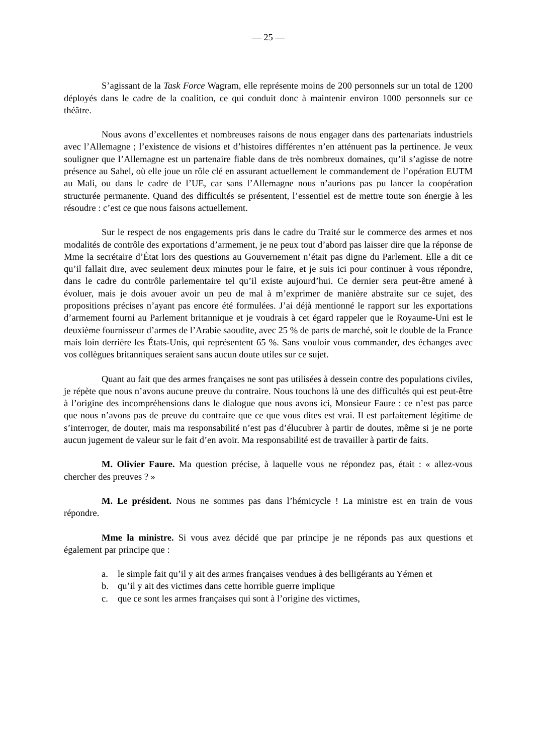— 25 —
S’agissant de la Task Force Wagram, elle représente moins de 200 personnels sur un total de 1200 déployés dans le cadre de la coalition, ce qui conduit donc à maintenir environ 1000 personnels sur ce théâtre.
Nous avons d’excellentes et nombreuses raisons de nous engager dans des partenariats industriels avec l’Allemagne ; l’existence de visions et d’histoires différentes n’en atténuent pas la pertinence. Je veux souligner que l’Allemagne est un partenaire fiable dans de très nombreux domaines, qu’il s’agisse de notre présence au Sahel, où elle joue un rôle clé en assurant actuellement le commandement de l’opération EUTM au Mali, ou dans le cadre de l’UE, car sans l’Allemagne nous n’aurions pas pu lancer la coopération structurée permanente. Quand des difficultés se présentent, l’essentiel est de mettre toute son énergie à les résoudre : c’est ce que nous faisons actuellement.
Sur le respect de nos engagements pris dans le cadre du Traité sur le commerce des armes et nos modalités de contrôle des exportations d’armement, je ne peux tout d’abord pas laisser dire que la réponse de Mme la secrétaire d’État lors des questions au Gouvernement n’était pas digne du Parlement. Elle a dit ce qu’il fallait dire, avec seulement deux minutes pour le faire, et je suis ici pour continuer à vous répondre, dans le cadre du contrôle parlementaire tel qu’il existe aujourd’hui. Ce dernier sera peut-être amené à évoluer, mais je dois avouer avoir un peu de mal à m’exprimer de manière abstraite sur ce sujet, des propositions précises n’ayant pas encore été formulées. J’ai déjà mentionné le rapport sur les exportations d’armement fourni au Parlement britannique et je voudrais à cet égard rappeler que le Royaume-Uni est le deuxième fournisseur d’armes de l’Arabie saoudite, avec 25 % de parts de marché, soit le double de la France mais loin derrière les États-Unis, qui représentent 65 %. Sans vouloir vous commander, des échanges avec vos collègues britanniques seraient sans aucun doute utiles sur ce sujet.
Quant au fait que des armes françaises ne sont pas utilisées à dessein contre des populations civiles, je répète que nous n’avons aucune preuve du contraire. Nous touchons là une des difficultés qui est peut-être à l’origine des incompréhensions dans le dialogue que nous avons ici, Monsieur Faure : ce n’est pas parce que nous n’avons pas de preuve du contraire que ce que vous dites est vrai. Il est parfaitement légitime de s’interroger, de douter, mais ma responsabilité n’est pas d’élucubrer à partir de doutes, même si je ne porte aucun jugement de valeur sur le fait d’en avoir. Ma responsabilité est de travailler à partir de faits.
M. Olivier Faure. Ma question précise, à laquelle vous ne répondez pas, était : « allez-vous chercher des preuves ? »
M. Le président. Nous ne sommes pas dans l’hémicycle ! La ministre est en train de vous répondre.
Mme la ministre. Si vous avez décidé que par principe je ne réponds pas aux questions et également par principe que :
a. le simple fait qu’il y ait des armes françaises vendues à des belligérants au Yémen et
b. qu’il y ait des victimes dans cette horrible guerre implique
c. que ce sont les armes françaises qui sont à l’origine des victimes,